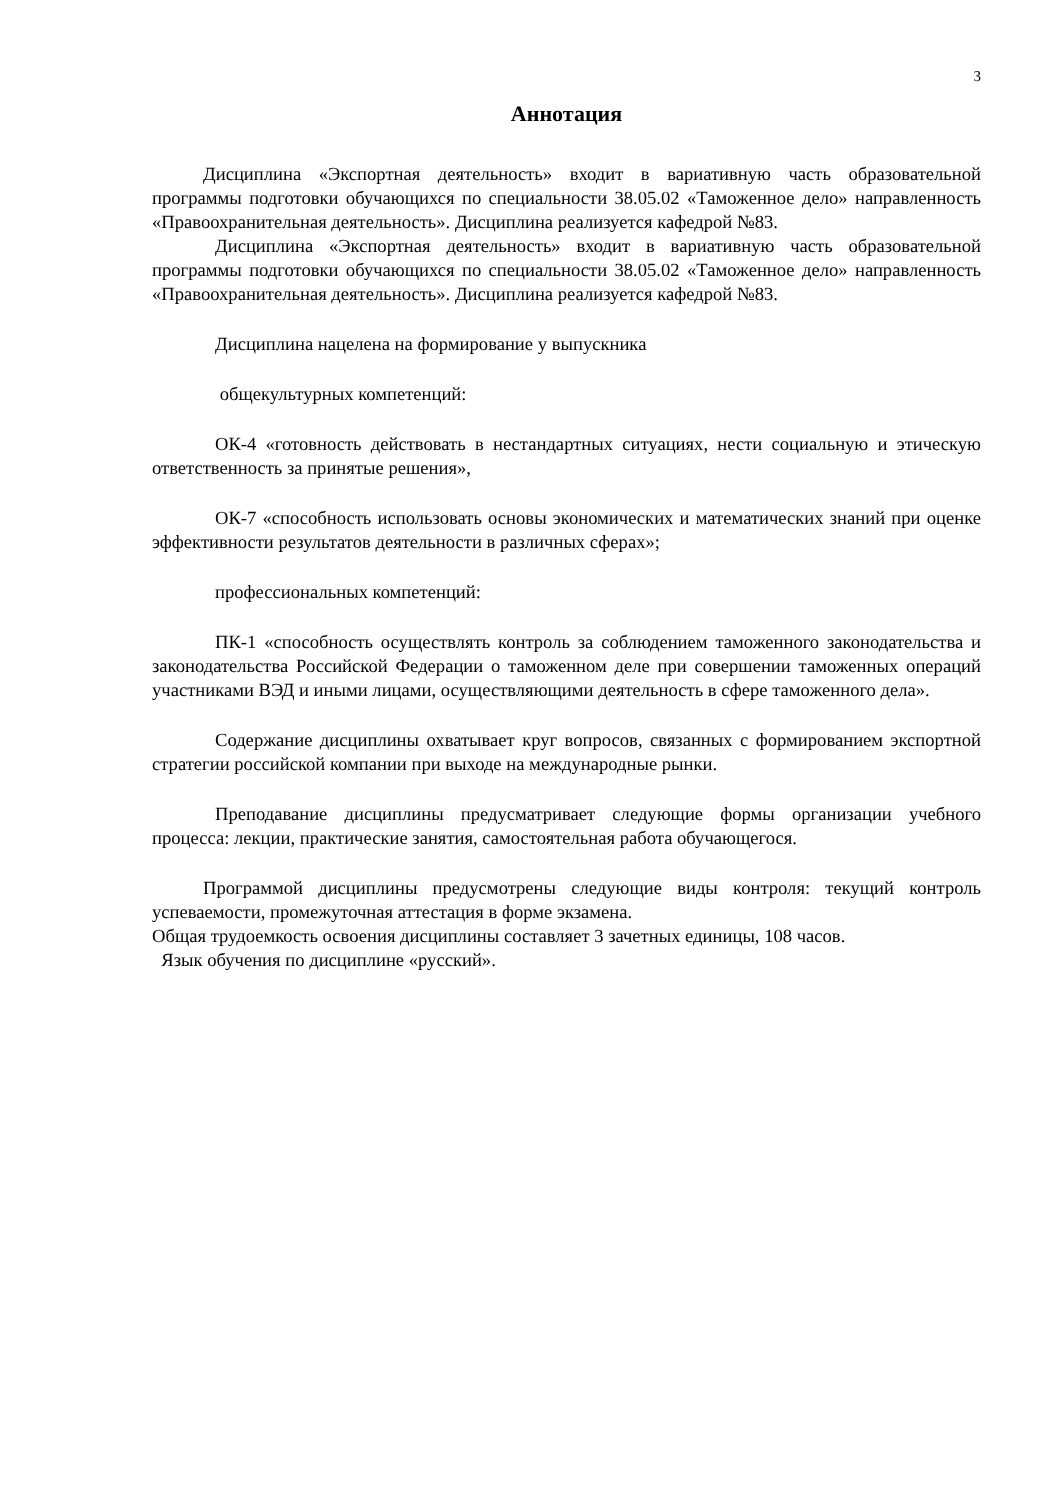3
Аннотация
Дисциплина «Экспортная деятельность» входит в вариативную часть образовательной программы подготовки обучающихся по специальности 38.05.02 «Таможенное дело» направленность «Правоохранительная деятельность». Дисциплина реализуется кафедрой №83.
Дисциплина «Экспортная деятельность» входит в вариативную часть образовательной программы подготовки обучающихся по специальности 38.05.02 «Таможенное дело» направленность «Правоохранительная деятельность». Дисциплина реализуется кафедрой №83.
Дисциплина нацелена на формирование у выпускника
общекультурных компетенций:
ОК-4 «готовность действовать в нестандартных ситуациях, нести социальную и этическую ответственность за принятые решения»,
ОК-7 «способность использовать основы экономических и математических знаний при оценке эффективности результатов деятельности в различных сферах»;
профессиональных компетенций:
ПК-1 «способность осуществлять контроль за соблюдением таможенного законодательства и законодательства Российской Федерации о таможенном деле при совершении таможенных операций участниками ВЭД и иными лицами, осуществляющими деятельность в сфере таможенного дела».
Содержание дисциплины охватывает круг вопросов, связанных с формированием экспортной стратегии российской компании при выходе на международные рынки.
Преподавание дисциплины предусматривает следующие формы организации учебного процесса: лекции, практические занятия, самостоятельная работа обучающегося.
Программой дисциплины предусмотрены следующие виды контроля: текущий контроль успеваемости, промежуточная аттестация в форме экзамена.
Общая трудоемкость освоения дисциплины составляет 3 зачетных единицы, 108 часов.
Язык обучения по дисциплине «русский».